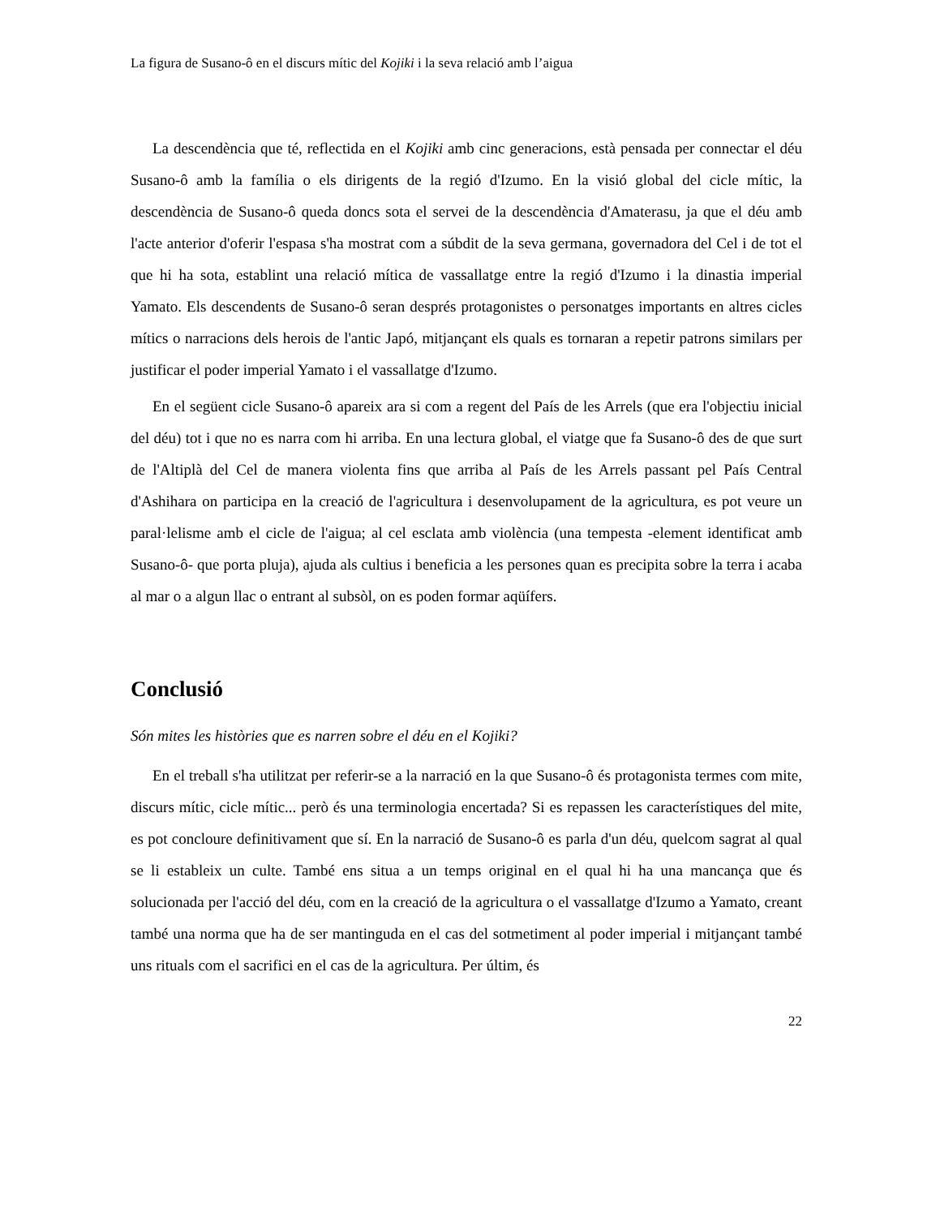La figura de Susano-ô en el discurs mític del Kojiki i la seva relació amb l’aigua
La descendència que té, reflectida en el Kojiki amb cinc generacions, està pensada per connectar el déu Susano-ô amb la família o els dirigents de la regió d'Izumo. En la visió global del cicle mític, la descendència de Susano-ô queda doncs sota el servei de la descendència d'Amaterasu, ja que el déu amb l'acte anterior d'oferir l'espasa s'ha mostrat com a súbdit de la seva germana, governadora del Cel i de tot el que hi ha sota, establint una relació mítica de vassallatge entre la regió d'Izumo i la dinastia imperial Yamato. Els descendents de Susano-ô seran després protagonistes o personatges importants en altres cicles mítics o narracions dels herois de l'antic Japó, mitjançant els quals es tornaran a repetir patrons similars per justificar el poder imperial Yamato i el vassallatge d'Izumo.
En el següent cicle Susano-ô apareix ara si com a regent del País de les Arrels (que era l'objectiu inicial del déu) tot i que no es narra com hi arriba. En una lectura global, el viatge que fa Susano-ô des de que surt de l'Altiplà del Cel de manera violenta fins que arriba al País de les Arrels passant pel País Central d'Ashihara on participa en la creació de l'agricultura i desenvolupament de la agricultura, es pot veure un paral·lelisme amb el cicle de l'aigua; al cel esclata amb violència (una tempesta -element identificat amb Susano-ô- que porta pluja), ajuda als cultius i beneficia a les persones quan es precipita sobre la terra i acaba al mar o a algun llac o entrant al subsòl, on es poden formar aqüífers.
Conclusió
Són mites les històries que es narren sobre el déu en el Kojiki?
En el treball s'ha utilitzat per referir-se a la narració en la que Susano-ô és protagonista termes com mite, discurs mític, cicle mític... però és una terminologia encertada? Si es repassen les característiques del mite, es pot concloure definitivament que sí. En la narració de Susano-ô es parla d'un déu, quelcom sagrat al qual se li estableix un culte. També ens situa a un temps original en el qual hi ha una mancança que és solucionada per l'acció del déu, com en la creació de la agricultura o el vassallatge d'Izumo a Yamato, creant també una norma que ha de ser mantinguda en el cas del sotmetiment al poder imperial i mitjançant també uns rituals com el sacrifici en el cas de la agricultura. Per últim, és
22